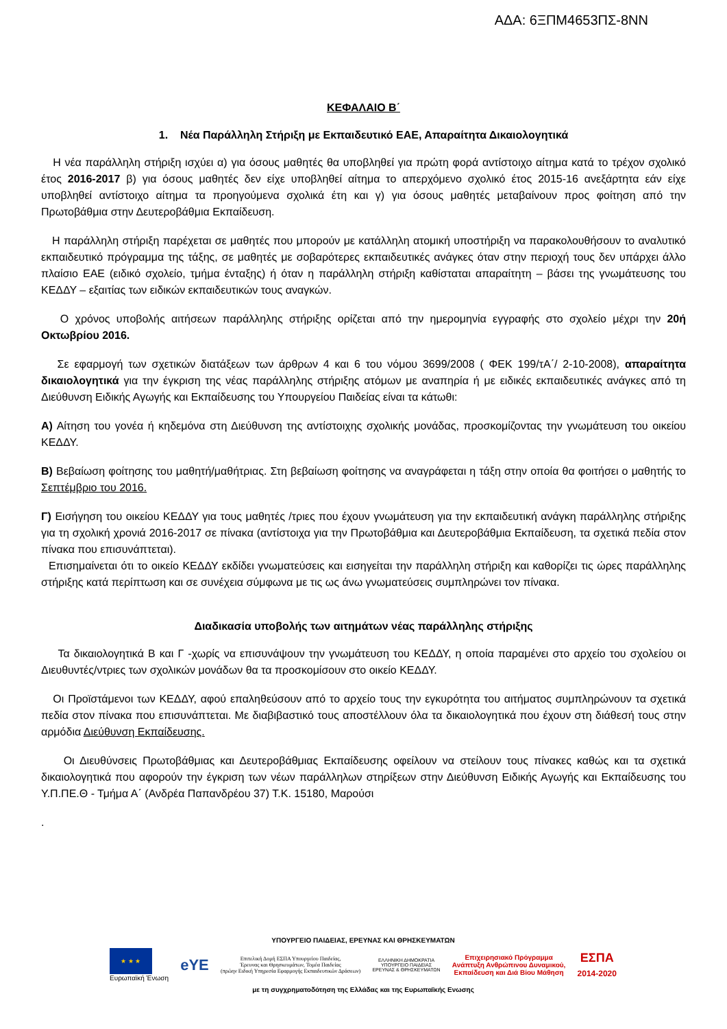ΑΔΑ: 6ΞΠΜ4653ΠΣ-8ΝΝ
ΚΕΦΑΛΑΙΟ Β΄
1. Νέα Παράλληλη Στήριξη με Εκπαιδευτικό ΕΑΕ, Απαραίτητα Δικαιολογητικά
Η νέα παράλληλη στήριξη ισχύει α) για όσους μαθητές θα υποβληθεί για πρώτη φορά αντίστοιχο αίτημα κατά το τρέχον σχολικό έτος 2016-2017 β) για όσους μαθητές δεν είχε υποβληθεί αίτημα το απερχόμενο σχολικό έτος 2015-16 ανεξάρτητα εάν είχε υποβληθεί αντίστοιχο αίτημα τα προηγούμενα σχολικά έτη και γ) για όσους μαθητές μεταβαίνουν προς φοίτηση από την Πρωτοβάθμια στην Δευτεροβάθμια Εκπαίδευση.
Η παράλληλη στήριξη παρέχεται σε μαθητές που μπορούν με κατάλληλη ατομική υποστήριξη να παρακολουθήσουν το αναλυτικό εκπαιδευτικό πρόγραμμα της τάξης, σε μαθητές με σοβαρότερες εκπαιδευτικές ανάγκες όταν στην περιοχή τους δεν υπάρχει άλλο πλαίσιο ΕΑΕ (ειδικό σχολείο, τμήμα ένταξης) ή όταν η παράλληλη στήριξη καθίσταται απαραίτητη – βάσει της γνωμάτευσης του ΚΕΔΔΥ – εξαιτίας των ειδικών εκπαιδευτικών τους αναγκών.
Ο χρόνος υποβολής αιτήσεων παράλληλης στήριξης ορίζεται από την ημερομηνία εγγραφής στο σχολείο μέχρι την 20ή Οκτωβρίου 2016.
Σε εφαρμογή των σχετικών διατάξεων των άρθρων 4 και 6 του νόμου 3699/2008 ( ΦΕΚ 199/τΑ΄/ 2-10-2008), απαραίτητα δικαιολογητικά για την έγκριση της νέας παράλληλης στήριξης ατόμων με αναπηρία ή με ειδικές εκπαιδευτικές ανάγκες από τη Διεύθυνση Ειδικής Αγωγής και Εκπαίδευσης του Υπουργείου Παιδείας είναι τα κάτωθι:
Α) Αίτηση του γονέα ή κηδεμόνα στη Διεύθυνση της αντίστοιχης σχολικής μονάδας, προσκομίζοντας την γνωμάτευση του οικείου ΚΕΔΔΥ.
Β) Βεβαίωση φοίτησης του μαθητή/μαθήτριας. Στη βεβαίωση φοίτησης να αναγράφεται η τάξη στην οποία θα φοιτήσει ο μαθητής το Σεπτέμβριο του 2016.
Γ) Εισήγηση του οικείου ΚΕΔΔΥ για τους μαθητές /τριες που έχουν γνωμάτευση για την εκπαιδευτική ανάγκη παράλληλης στήριξης για τη σχολική χρονιά 2016-2017 σε πίνακα (αντίστοιχα για την Πρωτοβάθμια και Δευτεροβάθμια Εκπαίδευση, τα σχετικά πεδία στον πίνακα που επισυνάπτεται).
Επισημαίνεται ότι το οικείο ΚΕΔΔΥ εκδίδει γνωματεύσεις και εισηγείται την παράλληλη στήριξη και καθορίζει τις ώρες παράλληλης στήριξης κατά περίπτωση και σε συνέχεια σύμφωνα με τις ως άνω γνωματεύσεις συμπληρώνει τον πίνακα.
Διαδικασία υποβολής των αιτημάτων νέας παράλληλης στήριξης
Τα δικαιολογητικά Β και Γ -χωρίς να επισυνάψουν την γνωμάτευση του ΚΕΔΔΥ, η οποία παραμένει στο αρχείο του σχολείου οι Διευθυντές/ντριες των σχολικών μονάδων θα τα προσκομίσουν στο οικείο ΚΕΔΔΥ.
Οι Προϊστάμενοι των ΚΕΔΔΥ, αφού επαληθεύσουν από το αρχείο τους την εγκυρότητα του αιτήματος συμπληρώνουν τα σχετικά πεδία στον πίνακα που επισυνάπτεται. Με διαβιβαστικό τους αποστέλλουν όλα τα δικαιολογητικά που έχουν στη διάθεσή τους στην αρμόδια Διεύθυνση Εκπαίδευσης.
Οι Διευθύνσεις Πρωτοβάθμιας και Δευτεροβάθμιας Εκπαίδευσης οφείλουν να στείλουν τους πίνακες καθώς και τα σχετικά δικαιολογητικά που αφορούν την έγκριση των νέων παράλληλων στηρίξεων στην Διεύθυνση Ειδικής Αγωγής και Εκπαίδευσης του Υ.Π.ΠΕ.Θ - Τμήμα Α΄ (Ανδρέα Παπανδρέου 37) Τ.Κ. 15180, Μαρούσι
.
ΥΠΟΥΡΓΕΙΟ ΠΑΙΔΕΙΑΣ, ΕΡΕΥΝΑΣ ΚΑΙ ΘΡΗΣΚΕΥΜΑΤΩΝ
★ ★ ★
Ευρωπαϊκή Ένωση
eYE
Επιτελική Δομή ΕΣΠΑ Υπουργείου Παιδείας,
Έρευνας και Θρησκευμάτων, Τομέα Παιδείας
(πρώην Ειδική Υπηρεσία Εφαρμογής Εκπαιδευτικών Δράσεων)
ΕΛΛΗΝΙΚΗ ΔΗΜΟΚΡΑΤΙΑ
ΥΠΟΥΡΓΕΙΟ ΠΑΙΔΕΙΑΣ
ΕΡΕΥΝΑΣ & ΘΡΗΣΚΕΥΜΑΤΩΝ
Επιχειρησιακό Πρόγραμμα
Ανάπτυξη Ανθρώπινου Δυναμικού,
Εκπαίδευση και Διά Βίου Μάθηση
ΕΣΠΑ
2014-2020
με τη συγχρηματοδότηση της Ελλάδας και της Ευρωπαϊκής Ενωσης